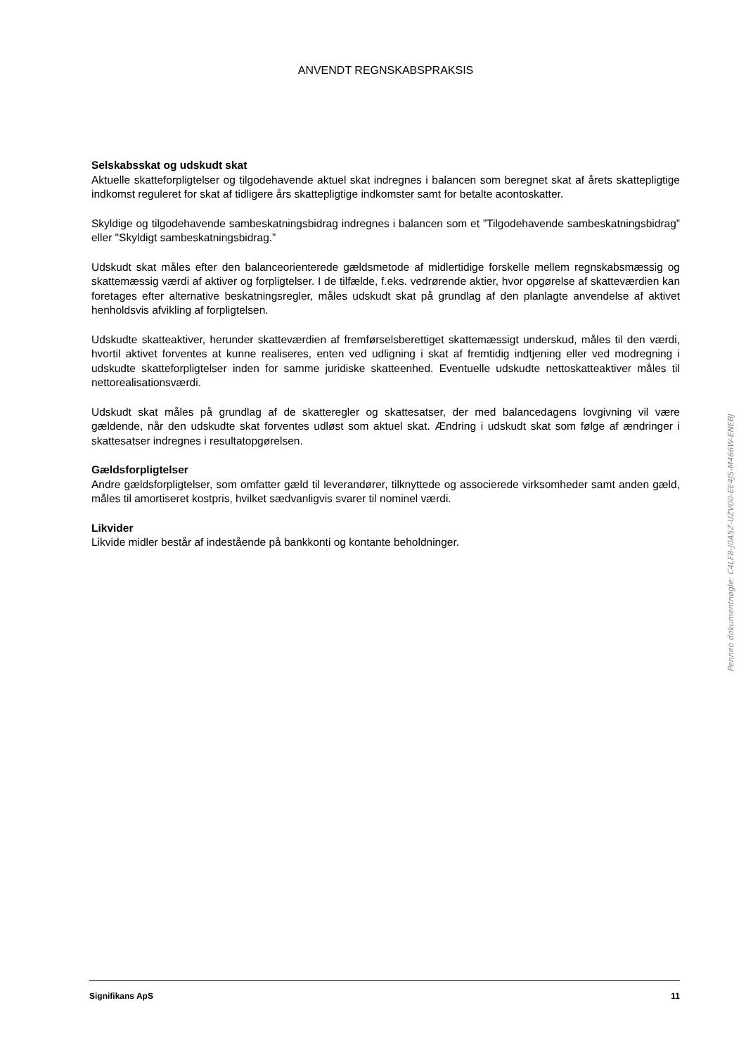ANVENDT REGNSKABSPRAKSIS
Selskabsskat og udskudt skat
Aktuelle skatteforpligtelser og tilgodehavende aktuel skat indregnes i balancen som beregnet skat af årets skattepligtige indkomst reguleret for skat af tidligere års skattepligtige indkomster samt for betalte acontoskatter.
Skyldige og tilgodehavende sambeskatningsbidrag indregnes i balancen som et ”Tilgodehavende sambeskatningsbidrag” eller "Skyldigt sambeskatningsbidrag.”
Udskudt skat måles efter den balanceorienterede gældsmetode af midlertidige forskelle mellem regnskabsmæssig og skattemæssig værdi af aktiver og forpligtelser. I de tilfælde, f.eks. vedrørende aktier, hvor opgørelse af skatteværdien kan foretages efter alternative beskatningsregler, måles udskudt skat på grundlag af den planlagte anvendelse af aktivet henholdsvis afvikling af forpligtelsen.
Udskudte skatteaktiver, herunder skatteværdien af fremførselsberettiget skattemæssigt underskud, måles til den værdi, hvortil aktivet forventes at kunne realiseres, enten ved udligning i skat af fremtidig indtjening eller ved modregning i udskudte skatteforpligtelser inden for samme juridiske skatteenhed. Eventuelle udskudte nettoskatteaktiver måles til nettorealisationsværdi.
Udskudt skat måles på grundlag af de skatteregler og skattesatser, der med balancedagens lovgivning vil være gældende, når den udskudte skat forventes udløst som aktuel skat. Ændring i udskudt skat som følge af ændringer i skattesatser indregnes i resultatopgørelsen.
Gældsforpligtelser
Andre gældsforpligtelser, som omfatter gæld til leverandører, tilknyttede og associerede virksomheder samt anden gæld, måles til amortiseret kostpris, hvilket sædvanligvis svarer til nominel værdi.
Likvider
Likvide midler består af indestående på bankkonti og kontante beholdninger.
Penneo dokumentnøgle: C4LF8-J0A5Z-UZV00-EE4JS-M466W-ENEBJ
Signifikans ApS 11